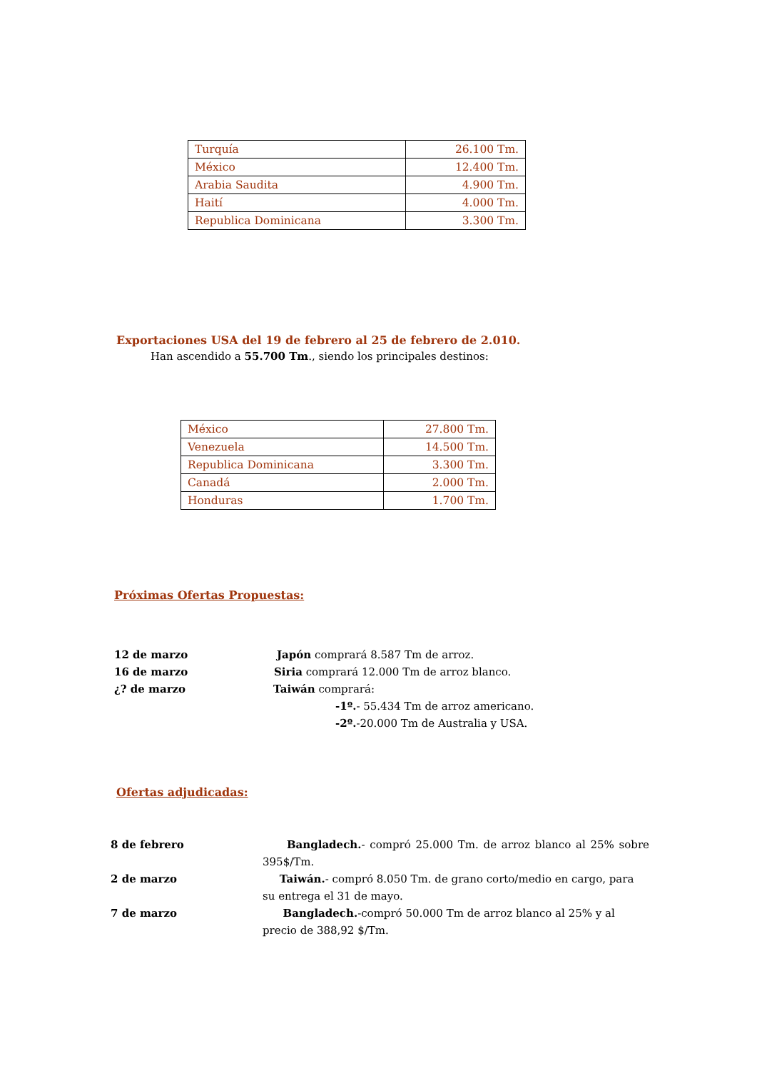| Turquía | 26.100 Tm. |
| México | 12.400 Tm. |
| Arabia Saudita | 4.900 Tm. |
| Haití | 4.000 Tm. |
| Republica Dominicana | 3.300 Tm. |
Exportaciones USA del 19 de febrero al 25 de febrero de 2.010.
Han ascendido a 55.700 Tm., siendo los principales destinos:
| México | 27.800 Tm. |
| Venezuela | 14.500 Tm. |
| Republica Dominicana | 3.300 Tm. |
| Canadá | 2.000 Tm. |
| Honduras | 1.700 Tm. |
Próximas Ofertas Propuestas:
12 de marzo Japón comprará 8.587 Tm de arroz.
16 de marzo Siria comprará 12.000 Tm de arroz blanco.
¿? de marzo Taiwán comprará:
-1º.- 55.434 Tm de arroz americano.
-2º.-20.000 Tm de Australia y USA.
Ofertas adjudicadas:
8 de febrero Bangladech.- compró 25.000 Tm. de arroz blanco al 25% sobre 395$/Tm.
2 de marzo Taiwán.- compró 8.050 Tm. de grano corto/medio en cargo, para su entrega el 31 de mayo.
7 de marzo Bangladech.-compró 50.000 Tm de arroz blanco al 25% y al precio de 388,92 $/Tm.